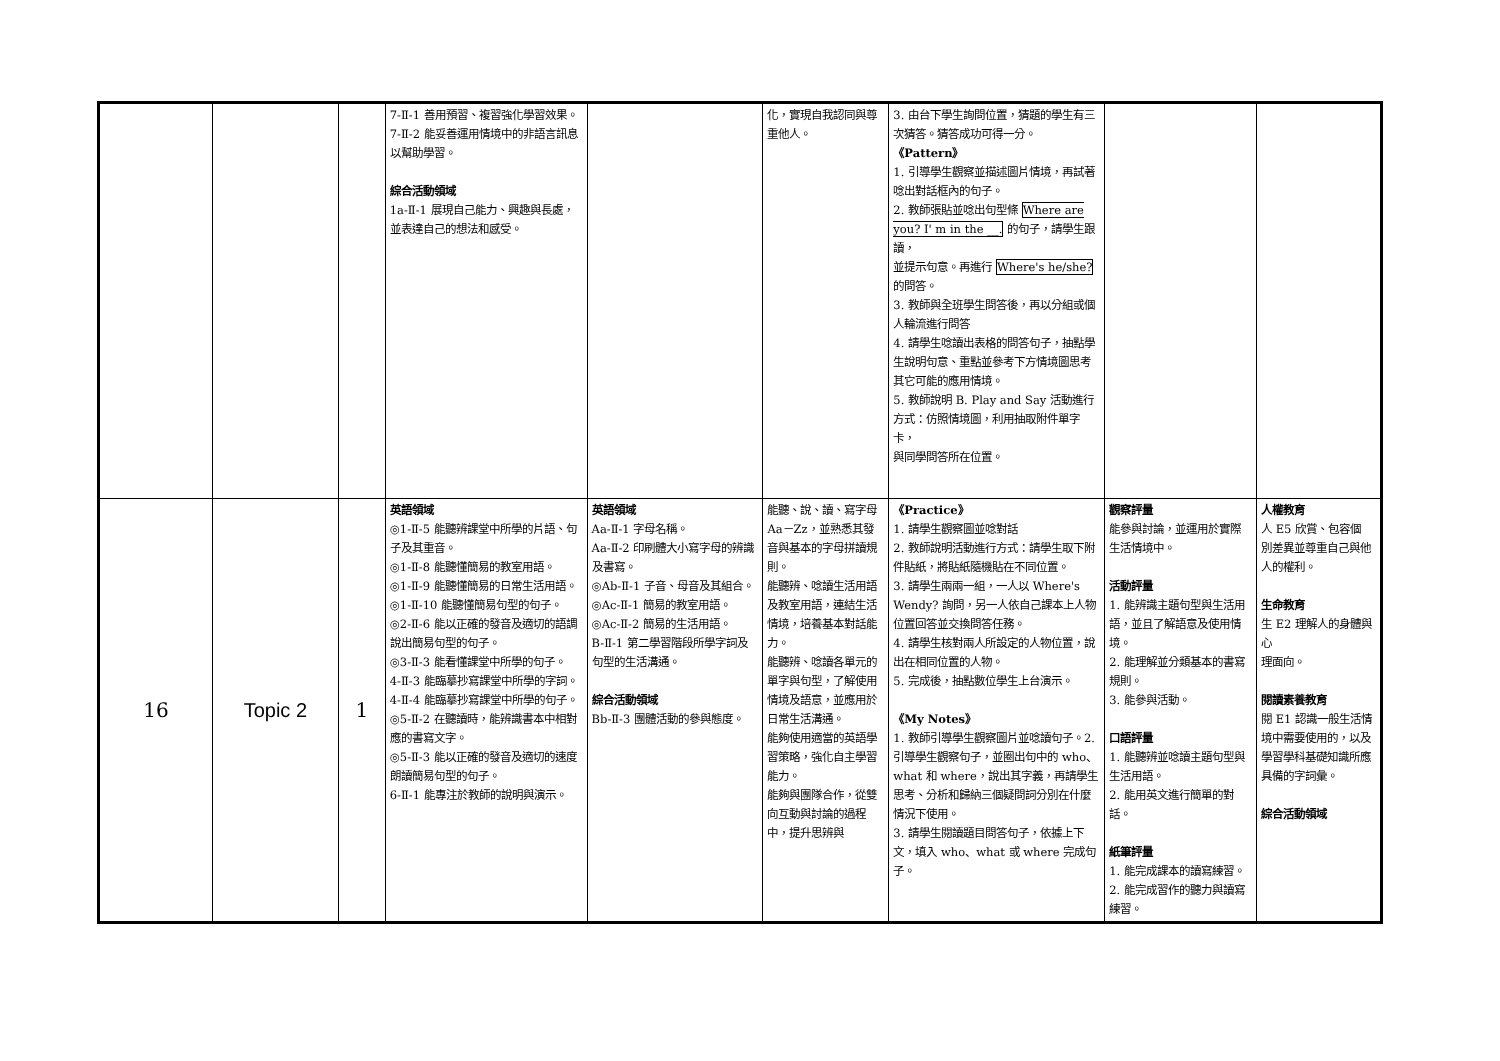| | | | 7-Ⅱ-1 善用預習、複習強化學習效果。 7-Ⅱ-2 能妥善運用情境中的非語言訊息以幫助學習。 綜合活動領域 1a-Ⅱ-1 展現自己能力、興趣與長處，並表達自己的想法和感受。 | | 化，實現自我認同與尊重他人。 | 3. 由台下學生詢問位置，猜題的學生有三次猜答。猜答成功可得一分。 《Pattern》 1. 引導學生觀察並描述圖片情境，再試著唸出對話框內的句子。 2. 教師張貼並唸出句型條 Where are you? I' m in the __. 的句子，請學生跟讀， 並提示句意。再進行 Where's he/she? 的問答。 3. 教師與全班學生問答後，再以分組或個人輪流進行問答 4. 請學生唸讀出表格的問答句子，抽點學生說明句意、重點並參考下方情境圖思考其它可能的應用情境。 5. 教師說明 B. Play and Say 活動進行方式：仿照情境圖，利用抽取附件單字卡， 與同學問答所在位置。 | | |
| 16 | Topic 2 | 1 | 英語領域 ◎1-Ⅱ-5 能聽辨課堂中所學的片語、句子及其重音。 ◎1-Ⅱ-8 能聽懂簡易的教室用語。 ◎1-Ⅱ-9 能聽懂簡易的日常生活用語。 ◎1-Ⅱ-10 能聽懂簡易句型的句子。 ◎2-Ⅱ-6 能以正確的發音及適切的語調說出簡易句型的句子。 ◎3-Ⅱ-3 能看懂課堂中所學的句子。 4-Ⅱ-3 能臨摹抄寫課堂中所學的字詞。 4-Ⅱ-4 能臨摹抄寫課堂中所學的句子。 ◎5-Ⅱ-2 在聽讀時，能辨識書本中相對應的書寫文字。 ◎5-Ⅱ-3 能以正確的發音及適切的速度朗讀簡易句型的句子。 6-Ⅱ-1 能專注於教師的說明與演示。 | 英語領域 Aa-Ⅱ-1 字母名稱。 Aa-Ⅱ-2 印刷體大小寫字母的辨識及書寫。 ◎Ab-Ⅱ-1 子音、母音及其組合。 ◎Ac-Ⅱ-1 簡易的教室用語。 ◎Ac-Ⅱ-2 簡易的生活用語。 B-Ⅱ-1 第二學習階段所學字詞及句型的生活溝通。 綜合活動領域 Bb-Ⅱ-3 團體活動的參與態度。 | 能聽、說、讀、寫字母 Aa－Zz，並熟悉其發音與基本的字母拼讀規則。 能聽辨、唸讀生活用語及教室用語，連結生活情境，培養基本對話能力。 能聽辨、唸讀各單元的單字與句型，了解使用情境及語意，並應用於日常生活溝通。 能夠使用適當的英語學習策略，強化自主學習能力。 能夠與團隊合作，從雙向互動與討論的過程中，提升思辨與 | 《Practice》 1. 請學生觀察圖並唸對話 2. 教師說明活動進行方式：請學生取下附件貼紙，將貼紙隨機貼在不同位置。 3. 請學生兩兩一組，一人以 Where's Wendy? 詢問，另一人依自己課本上人物位置回答並交換問答任務。 4. 請學生核對兩人所設定的人物位置，說出在相同位置的人物。 5. 完成後，抽點數位學生上台演示。 《My Notes》 1. 教師引導學生觀察圖片並唸讀句子。2. 引導學生觀察句子，並圈出句中的 who、what 和 where，說出其字義，再請學生思考、分析和歸納三個疑問詞分別在什麼情況下使用。 3. 請學生閱讀題目問答句子，依據上下文，填入 who、what 或 where 完成句子。 | 觀察評量 能參與討論，並運用於實際生活情境中。 活動評量 1. 能辨識主題句型與生活用語，並且了解語意及使用情境。 2. 能理解並分類基本的書寫規則。 3. 能參與活動。 口語評量 1. 能聽辨並唸讀主題句型與生活用語。 2. 能用英文進行簡單的對話。 紙筆評量 1. 能完成課本的讀寫練習。 2. 能完成習作的聽力與讀寫練習。 | 人權教育 人 E5 欣賞、包容個 別差異並尊重自己與他人的權利。 生命教育 生 E2 理解人的身體與心 理面向。 閱讀素養教育 閱 E1 認識一般生活情境中需要使用的，以及學習學科基礎知識所應具備的字詞彙。 綜合活動領域 |